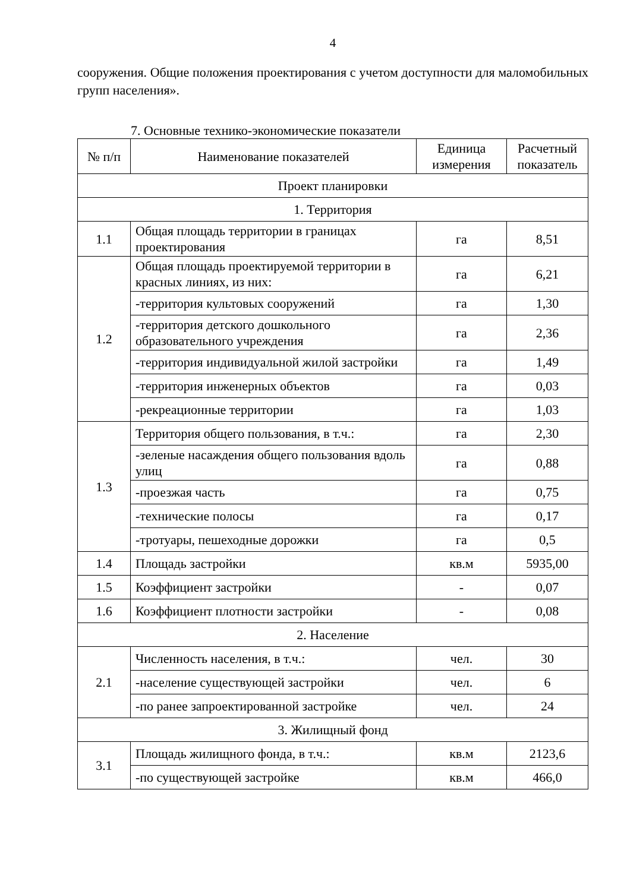4
сооружения. Общие положения проектирования с учетом доступности для маломобильных групп населения».
7. Основные технико-экономические показатели
| № п/п | Наименование показателей | Единица измерения | Расчетный показатель |
| --- | --- | --- | --- |
| Проект планировки | | | |
| 1. Территория | | | |
| 1.1 | Общая площадь территории в границах проектирования | га | 8,51 |
| 1.2 | Общая площадь проектируемой территории в красных линиях, из них: | га | 6,21 |
| | -территория культовых сооружений | га | 1,30 |
| | -территория детского дошкольного образовательного учреждения | га | 2,36 |
| | -территория индивидуальной жилой застройки | га | 1,49 |
| | -территория инженерных объектов | га | 0,03 |
| | -рекреационные территории | га | 1,03 |
| 1.3 | Территория общего пользования, в т.ч.: | га | 2,30 |
| | -зеленые насаждения общего пользования вдоль улиц | га | 0,88 |
| | -проезжая часть | га | 0,75 |
| | -технические полосы | га | 0,17 |
| | -тротуары, пешеходные дорожки | га | 0,5 |
| 1.4 | Площадь застройки | кв.м | 5935,00 |
| 1.5 | Коэффициент застройки | - | 0,07 |
| 1.6 | Коэффициент плотности застройки | - | 0,08 |
| 2. Население | | | |
| 2.1 | Численность населения, в т.ч.: | чел. | 30 |
| | -население существующей застройки | чел. | 6 |
| | -по ранее запроектированной застройке | чел. | 24 |
| 3. Жилищный фонд | | | |
| 3.1 | Площадь жилищного фонда, в т.ч.: | кв.м | 2123,6 |
| | -по существующей застройке | кв.м | 466,0 |